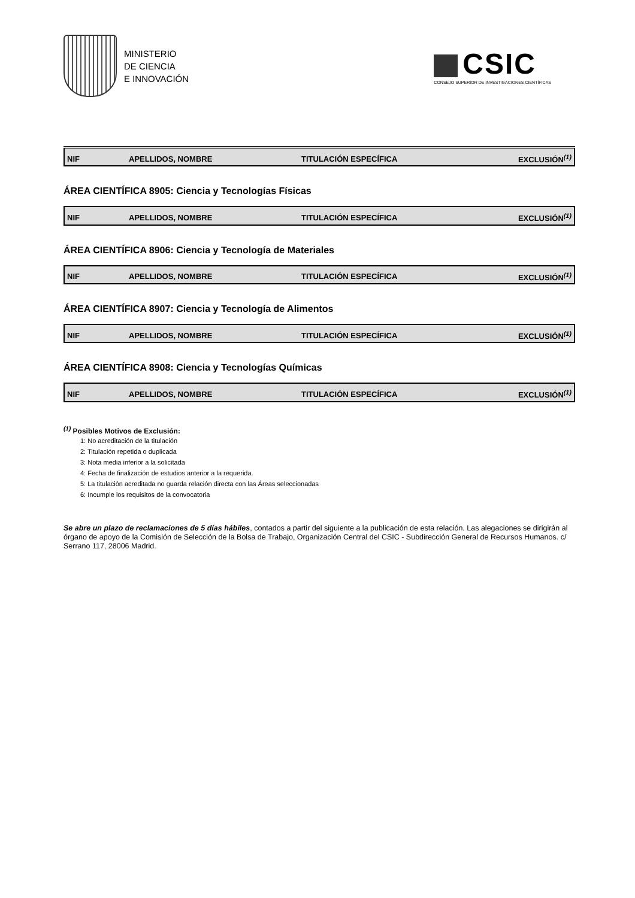MINISTERIO
DE CIENCIA
E INNOVACIÓN
CSIC
CONSEJO SUPERIOR DE INVESTIGACIONES CIENTÍFICAS
| NIF | APELLIDOS, NOMBRE | TITULACIÓN ESPECÍFICA | EXCLUSIÓN<sup>(1)</sup> |
| --- | --- | --- | --- |
ÁREA CIENTÍFICA 8905: Ciencia y Tecnologías Físicas
| NIF | APELLIDOS, NOMBRE | TITULACIÓN ESPECÍFICA | EXCLUSIÓN<sup>(1)</sup> |
| --- | --- | --- | --- |
ÁREA CIENTÍFICA 8906: Ciencia y Tecnología de Materiales
| NIF | APELLIDOS, NOMBRE | TITULACIÓN ESPECÍFICA | EXCLUSIÓN<sup>(1)</sup> |
| --- | --- | --- | --- |
ÁREA CIENTÍFICA 8907: Ciencia y Tecnología de Alimentos
| NIF | APELLIDOS, NOMBRE | TITULACIÓN ESPECÍFICA | EXCLUSIÓN<sup>(1)</sup> |
| --- | --- | --- | --- |
ÁREA CIENTÍFICA 8908: Ciencia y Tecnologías Químicas
| NIF | APELLIDOS, NOMBRE | TITULACIÓN ESPECÍFICA | EXCLUSIÓN<sup>(1)</sup> |
| --- | --- | --- | --- |
<sup>(1)</sup> Posibles Motivos de Exclusión:
1: No acreditación de la titulación
2: Titulación repetida o duplicada
3: Nota media inferior a la solicitada
4: Fecha de finalización de estudios anterior a la requerida.
5: La titulación acreditada no guarda relación directa con las Áreas seleccionadas
6: Incumple los requisitos de la convocatoria
Se abre un plazo de reclamaciones de 5 días hábiles, contados a partir del siguiente a la publicación de esta relación. Las alegaciones se dirigirán al órgano de apoyo de la Comisión de Selección de la Bolsa de Trabajo, Organización Central del CSIC - Subdirección General de Recursos Humanos. c/ Serrano 117, 28006 Madrid.